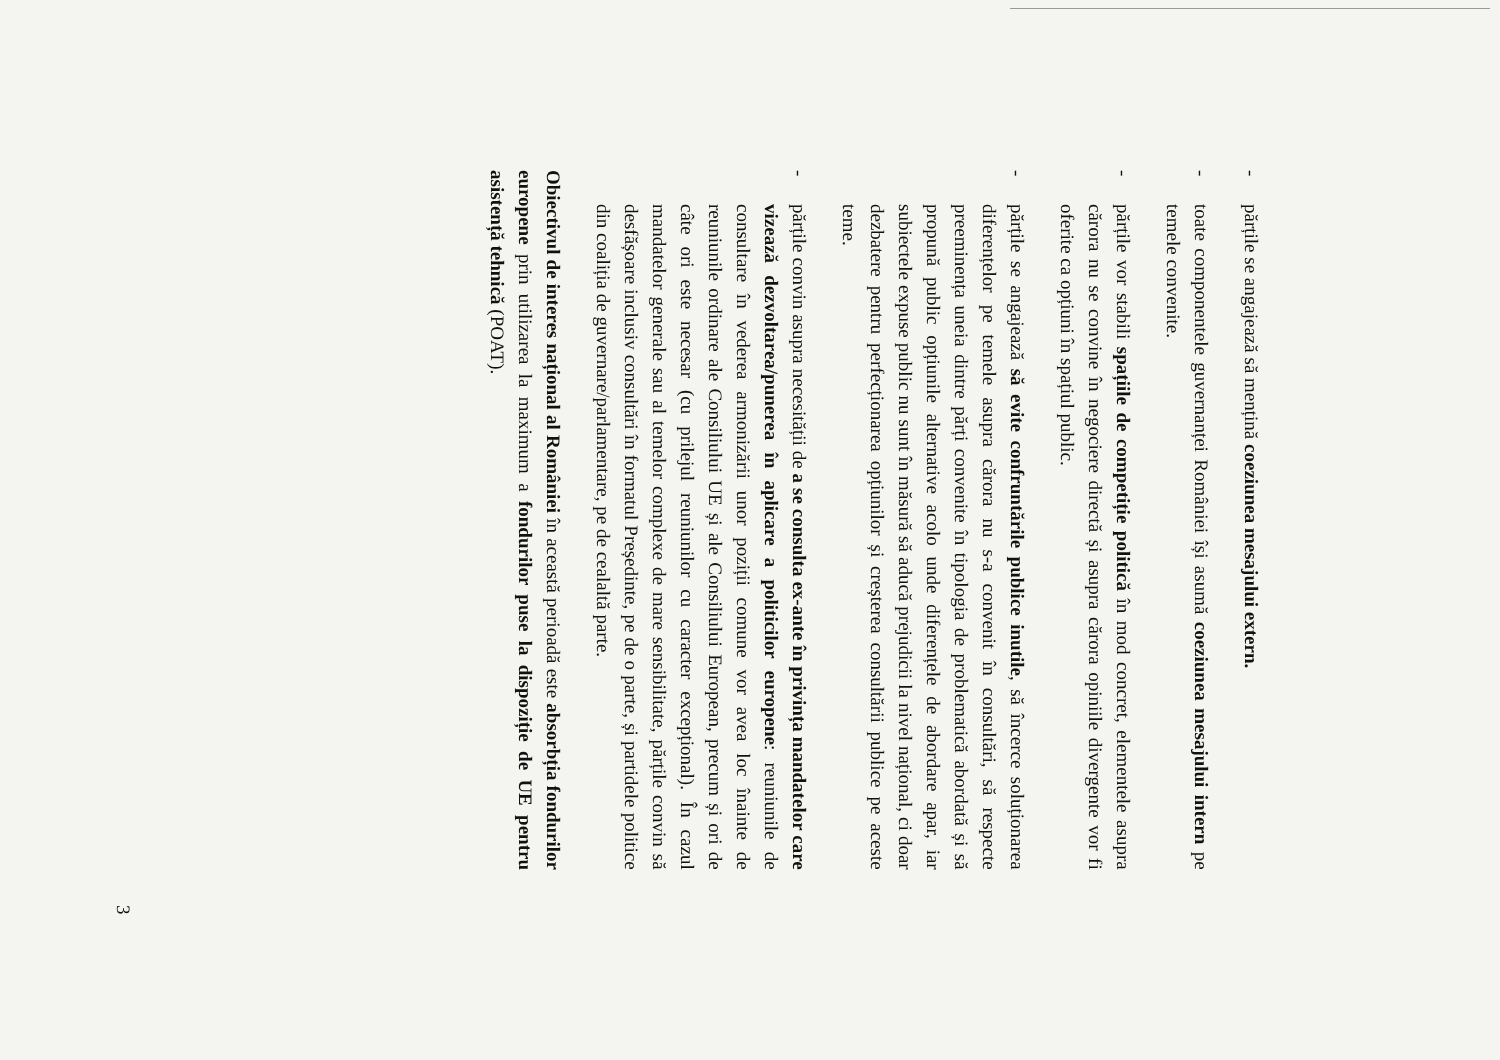-
părțile se angajează să mențină coeziunea mesajului extern.
-
toate componentele guvernanței României își asumă coeziunea mesajului intern pe temele convenite.
-
părțile vor stabili spațiile de competiție politică în mod concret, elementele asupra cărora nu se convine în negociere directă și asupra cărora opiniile divergente vor fi oferite ca opțiuni în spațiul public.
-
părțile se angajează să evite confruntările publice inutile, să încerce soluționarea diferențelor pe temele asupra cărora nu s-a convenit în consultări, să respecte preeminența uneia dintre părți convenite în tipologia de problematică abordată și să propună public opțiunile alternative acolo unde diferențele de abordare apar, iar subiectele expuse public nu sunt în măsură să aducă prejudicii la nivel național, ci doar dezbatere pentru perfecționarea opțiunilor și creșterea consultării publice pe aceste teme.
-
părțile convin asupra necesității de a se consulta ex-ante în privința mandatelor care vizează dezvoltarea/punerea în aplicare a politicilor europene: reuniunile de consultare în vederea armonizării unor poziții comune vor avea loc înainte de reuniunile ordinare ale Consiliului UE și ale Consiliului European, precum și ori de câte ori este necesar (cu prilejul reuniunilor cu caracter excepțional). În cazul mandatelor generale sau al temelor complexe de mare sensibilitate, părțile convin să desfășoare inclusiv consultări în formatul Președinte, pe de o parte, și partidele politice din coaliția de guvernare/parlamentare, pe de cealaltă parte.
Obiectivul de interes național al României în această perioadă este absorbția fondurilor europene prin utilizarea la maximum a fondurilor puse la dispoziție de UE pentru asistență tehnică (POAT).
3